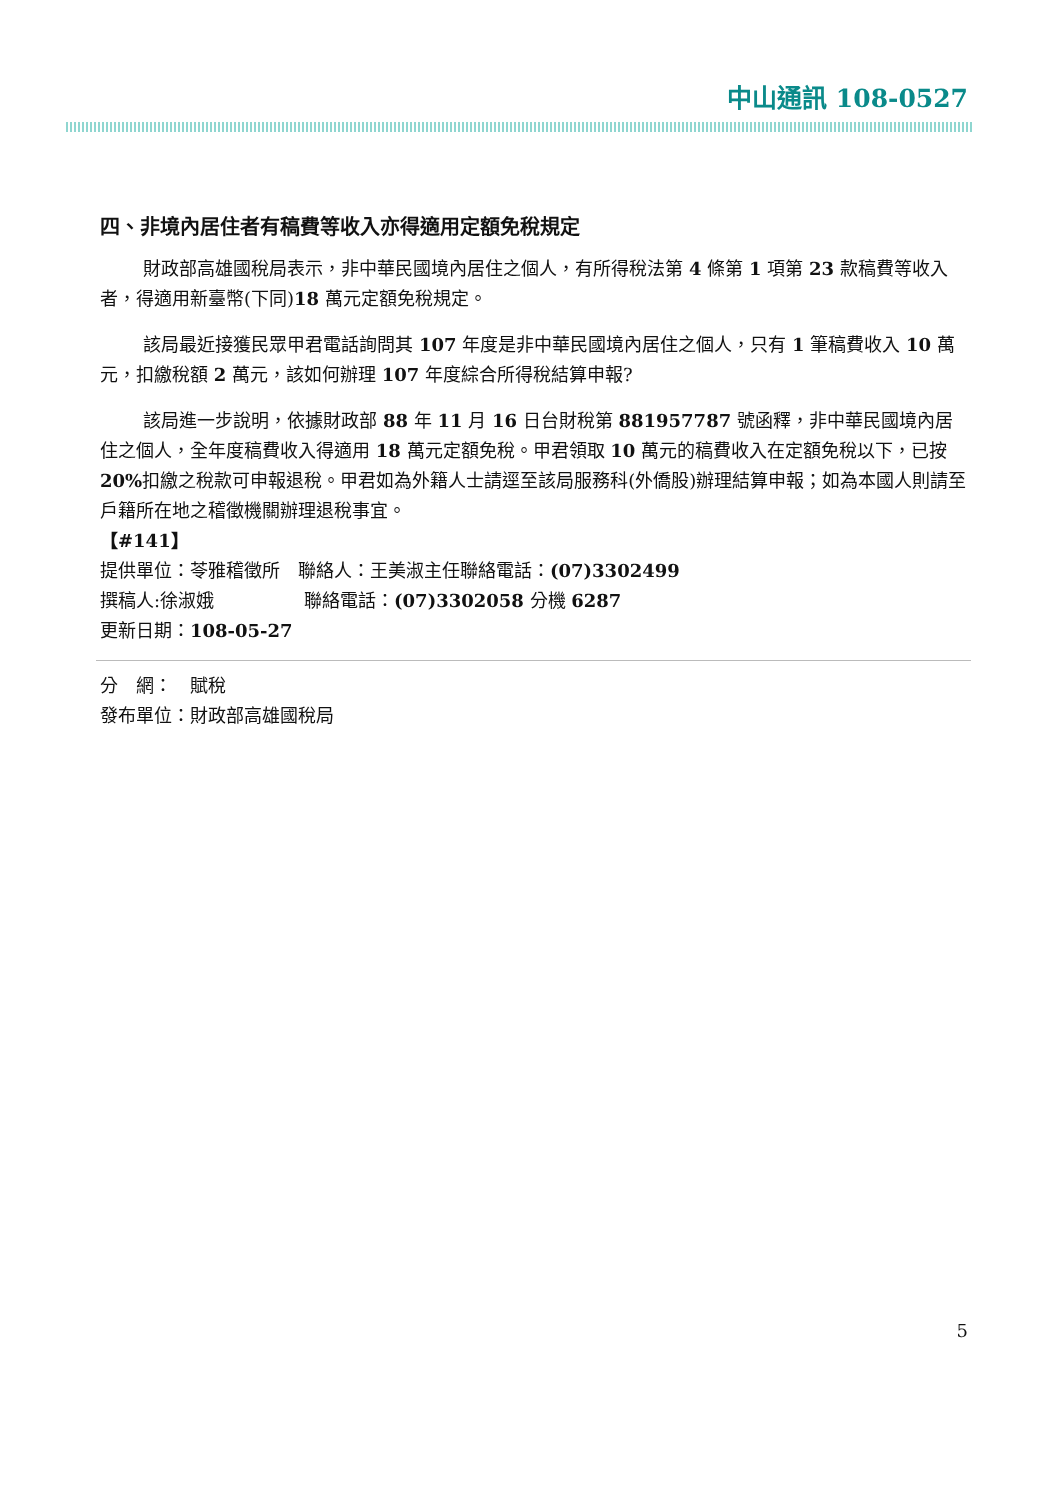中山通訊 108-0527
四、非境內居住者有稿費等收入亦得適用定額免稅規定
財政部高雄國稅局表示，非中華民國境內居住之個人，有所得稅法第 4 條第 1 項第 23 款稿費等收入者，得適用新臺幣(下同)18 萬元定額免稅規定。
該局最近接獲民眾甲君電話詢問其 107 年度是非中華民國境內居住之個人，只有 1 筆稿費收入 10 萬元，扣繳稅額 2 萬元，該如何辦理 107 年度綜合所得稅結算申報?
該局進一步說明，依據財政部 88 年 11 月 16 日台財稅第 881957787 號函釋，非中華民國境內居住之個人，全年度稿費收入得適用 18 萬元定額免稅。甲君領取 10 萬元的稿費收入在定額免稅以下，已按 20% 扣繳之稅款可申報退稅。甲君如為外籍人士請逕至該局服務科(外僑股)辦理結算申報；如為本國人則請至戶籍所在地之稽徵機關辦理退稅事宜。
【#141】
提供單位：苓雅稽徵所　聯絡人：王美淑主任聯絡電話：(07)3302499
撰稿人:徐淑娥　　　　　聯絡電話：(07)3302058 分機 6287
更新日期：108-05-27
分　網：　賦稅
發布單位：財政部高雄國稅局
5